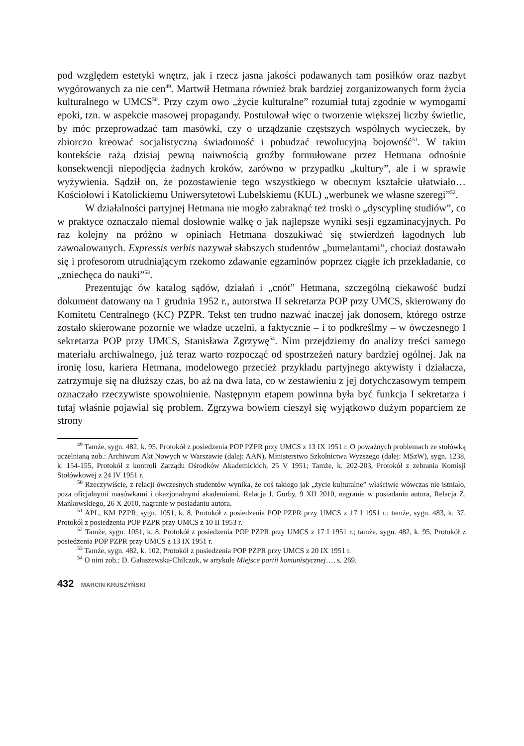pod względem estetyki wnętrz, jak i rzecz jasna jakości podawanych tam posiłków oraz nazbyt wygórowanych za nie cen<sup>49</sup>. Martwił Hetmana również brak bardziej zorganizowanych form życia kulturalnego w UMCS<sup>50</sup>. Przy czym owo „życie kulturalne” rozumiał tutaj zgodnie w wymogami epoki, tzn. w aspekcie masowej propagandy. Postulował więc o tworzenie większej liczby świetlic, by móc przeprowadzać tam masówki, czy o urządzanie częstszych wspólnych wycieczek, by zbiorczo kreować socjalistyczną świadomość i pobudzać rewolucyjną bojowość<sup>51</sup>. W takim kontekście rażą dzisiaj pewną naiwnością groźby formułowane przez Hetmana odnośnie konsekwencji niepodjęcia żadnych kroków, zarówno w przypadku „kultury”, ale i w sprawie wyżywienia. Sądził on, że pozostawienie tego wszystkiego w obecnym kształcie ułatwiało… Kościołowi i Katolickiemu Uniwersytetowi Lubelskiemu (KUL) „werbunek we własne szeregi”<sup>52</sup>.
W działalności partyjnej Hetmana nie mogło zabraknąć też troski o „dyscyplinę studiów”, co w praktyce oznaczało niemal dosłownie walkę o jak najlepsze wyniki sesji egzaminacyjnych. Po raz kolejny na próżno w opiniach Hetmana doszukiwać się stwierdzeń łagodnych lub zawoalowanych. Expressis verbis nazywał słabszych studentów „bumelantami”, chociaż dostawało się i profesorom utrudniającym rzekomo zdawanie egzaminów poprzez ciągłe ich przekładanie, co „zniechęca do nauki”<sup>53</sup>.
Prezentując ów katalog sądów, działań i „cnót” Hetmana, szczególną ciekawość budzi dokument datowany na 1 grudnia 1952 r., autorstwa II sekretarza POP przy UMCS, skierowany do Komitetu Centralnego (KC) PZPR. Tekst ten trudno nazwać inaczej jak donosem, którego ostrze zostało skierowane pozornie we władze uczelni, a faktycznie – i to podkreślmy – w ówczesnego I sekretarza POP przy UMCS, Stanisława Zgrzywę<sup>54</sup>. Nim przejdziemy do analizy treści samego materiału archiwalnego, już teraz warto rozpocząć od spostrzeżeń natury bardziej ogólnej. Jak na ironię losu, kariera Hetmana, modelowego przecież przykładu partyjnego aktywisty i działacza, zatrzymuje się na dłuższy czas, bo aż na dwa lata, co w zestawieniu z jej dotychczasowym tempem oznaczało rzeczywiste spowolnienie. Następnym etapem powinna była być funkcja I sekretarza i tutaj właśnie pojawiał się problem. Zgrzywa bowiem cieszył się wyjątkowo dużym poparciem ze strony
<sup>49</sup> Tamże, sygn. 482, k. 95, Protokół z posiedzenia POP PZPR przy UMCS z 13 IX 1951 r. O poważnych problemach ze stołówką uczelnianą zob.: Archiwum Akt Nowych w Warszawie (dalej: AAN), Ministerstwo Szkolnictwa Wyższego (dalej: MSzW), sygn. 1238, k. 154-155, Protokół z kontroli Zarządu Ośrodków Akademickich, 25 V 1951; Tamże, k. 202-203, Protokół z zebrania Komisji Stołówkowej z 24 IV 1951 r.
<sup>50</sup> Rzeczywiście, z relacji ówczesnych studentów wynika, że coś takiego jak „życie kulturalne” właściwie wówczas nie istniało, poza oficjalnymi masówkami i okazjonalnymi akademiami. Relacja J. Gurby, 9 XII 2010, nagranie w posiadaniu autora, Relacja Z. Mańkowskiego, 26 X 2010, nagranie w posiadaniu autora.
<sup>51</sup> APL, KM PZPR, sygn. 1051, k. 8, Protokół z posiedzenia POP PZPR przy UMCS z 17 I 1951 r.; tamże, sygn. 483, k. 37, Protokół z posiedzenia POP PZPR przy UMCS z 10 II 1953 r.
<sup>52</sup> Tamże, sygn. 1051, k. 8, Protokół z posiedzenia POP PZPR przy UMCS z 17 I 1951 r.; tamże, sygn. 482, k. 95, Protokół z posiedzenia POP PZPR przy UMCS z 13 IX 1951 r.
<sup>53</sup> Tamże, sygn. 482, k. 102, Protokół z posiedzenia POP PZPR przy UMCS z 20 IX 1951 r.
<sup>54</sup> O nim zob.: D. Gałaszewska-Chilczuk, w artykule Miejsce partii komunistycznej…, s. 269.
432 MARCIN KRUSZYŃSKI